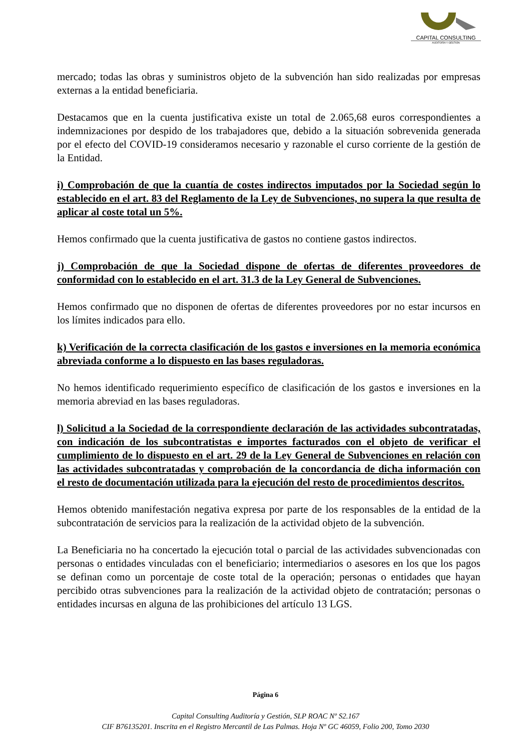CAPITAL CONSULTING
AUDITORÍA Y GESTIÓN
mercado; todas las obras y suministros objeto de la subvención han sido realizadas por empresas externas a la entidad beneficiaria.
Destacamos que en la cuenta justificativa existe un total de 2.065,68 euros correspondientes a indemnizaciones por despido de los trabajadores que, debido a la situación sobrevenida generada por el efecto del COVID-19 consideramos necesario y razonable el curso corriente de la gestión de la Entidad.
i) Comprobación de que la cuantía de costes indirectos imputados por la Sociedad según lo establecido en el art. 83 del Reglamento de la Ley de Subvenciones, no supera la que resulta de aplicar al coste total un 5%.
Hemos confirmado que la cuenta justificativa de gastos no contiene gastos indirectos.
j) Comprobación de que la Sociedad dispone de ofertas de diferentes proveedores de conformidad con lo establecido en el art. 31.3 de la Ley General de Subvenciones.
Hemos confirmado que no disponen de ofertas de diferentes proveedores por no estar incursos en los límites indicados para ello.
k) Verificación de la correcta clasificación de los gastos e inversiones en la memoria económica abreviada conforme a lo dispuesto en las bases reguladoras.
No hemos identificado requerimiento específico de clasificación de los gastos e inversiones en la memoria abreviad en las bases reguladoras.
l) Solicitud a la Sociedad de la correspondiente declaración de las actividades subcontratadas, con indicación de los subcontratistas e importes facturados con el objeto de verificar el cumplimiento de lo dispuesto en el art. 29 de la Ley General de Subvenciones en relación con las actividades subcontratadas y comprobación de la concordancia de dicha información con el resto de documentación utilizada para la ejecución del resto de procedimientos descritos.
Hemos obtenido manifestación negativa expresa por parte de los responsables de la entidad de la subcontratación de servicios para la realización de la actividad objeto de la subvención.
La Beneficiaria no ha concertado la ejecución total o parcial de las actividades subvencionadas con personas o entidades vinculadas con el beneficiario; intermediarios o asesores en los que los pagos se definan como un porcentaje de coste total de la operación; personas o entidades que hayan percibido otras subvenciones para la realización de la actividad objeto de contratación; personas o entidades incursas en alguna de las prohibiciones del artículo 13 LGS.
Página 6
Capital Consulting Auditoría y Gestión, SLP ROAC Nº S2.167
CIF B76135201. Inscrita en el Registro Mercantil de Las Palmas. Hoja Nº GC 46059, Folio 200, Tomo 2030